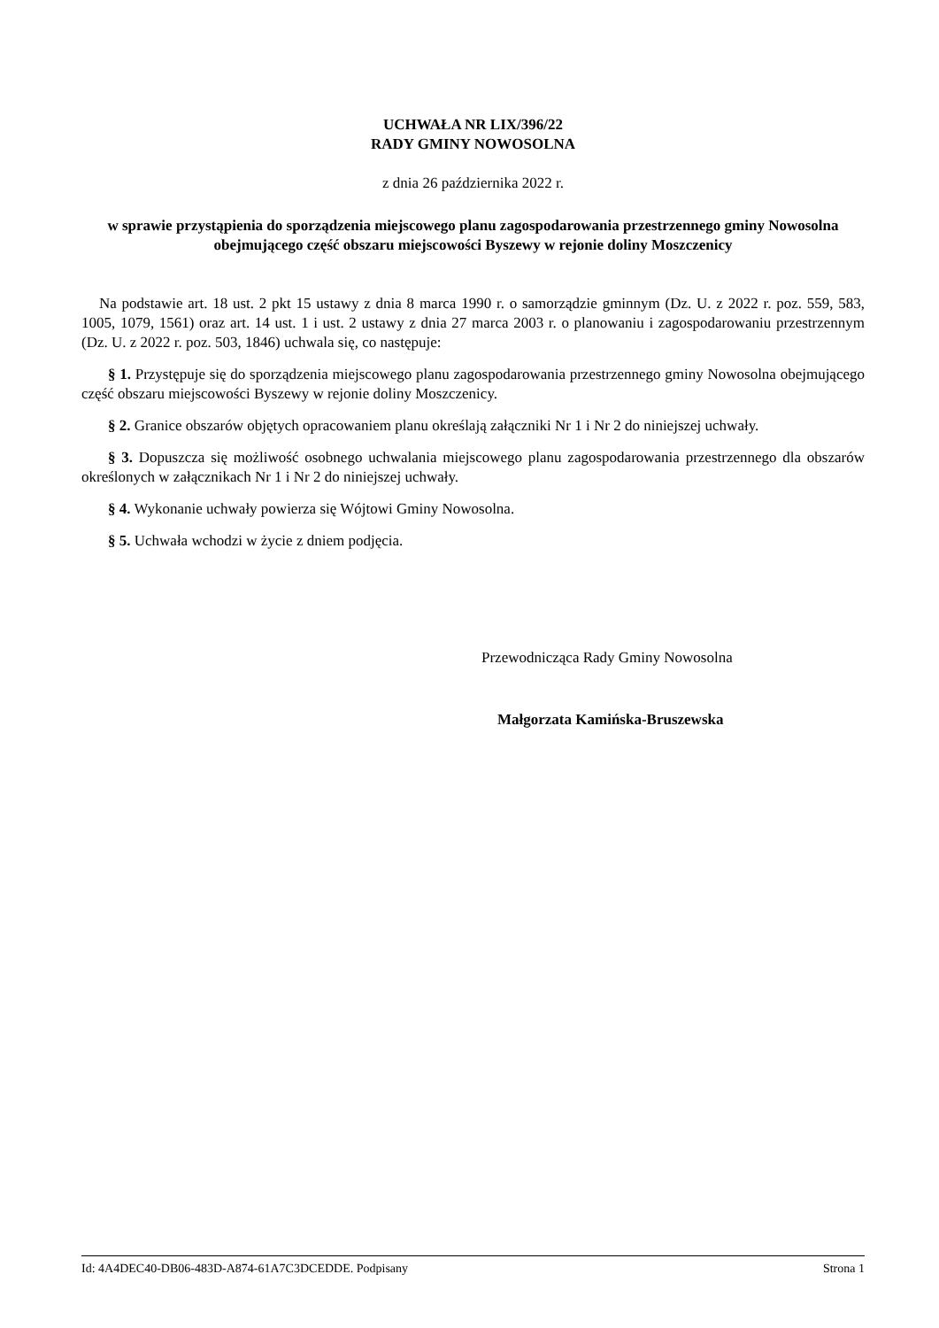UCHWAŁA NR LIX/396/22
RADY GMINY NOWOSOLNA
z dnia 26 października 2022 r.
w sprawie przystąpienia do sporządzenia miejscowego planu zagospodarowania przestrzennego gminy Nowosolna obejmującego część obszaru miejscowości Byszewy w rejonie doliny Moszczenicy
Na podstawie art. 18 ust. 2 pkt 15 ustawy z dnia 8 marca 1990 r. o samorządzie gminnym (Dz. U. z 2022 r. poz. 559, 583, 1005, 1079, 1561) oraz art. 14 ust. 1 i ust. 2 ustawy z dnia 27 marca 2003 r. o planowaniu i zagospodarowaniu przestrzennym (Dz. U. z 2022 r. poz. 503, 1846) uchwala się, co następuje:
§ 1. Przystępuje się do sporządzenia miejscowego planu zagospodarowania przestrzennego gminy Nowosolna obejmującego część obszaru miejscowości Byszewy w rejonie doliny Moszczenicy.
§ 2. Granice obszarów objętych opracowaniem planu określają załączniki Nr 1 i Nr 2 do niniejszej uchwały.
§ 3. Dopuszcza się możliwość osobnego uchwalania miejscowego planu zagospodarowania przestrzennego dla obszarów określonych w załącznikach Nr 1 i Nr 2 do niniejszej uchwały.
§ 4. Wykonanie uchwały powierza się Wójtowi Gminy Nowosolna.
§ 5. Uchwała wchodzi w życie z dniem podjęcia.
Przewodnicząca Rady Gminy Nowosolna
Małgorzata Kamińska-Bruszewska
Id: 4A4DEC40-DB06-483D-A874-61A7C3DCEDDE. Podpisany Strona 1